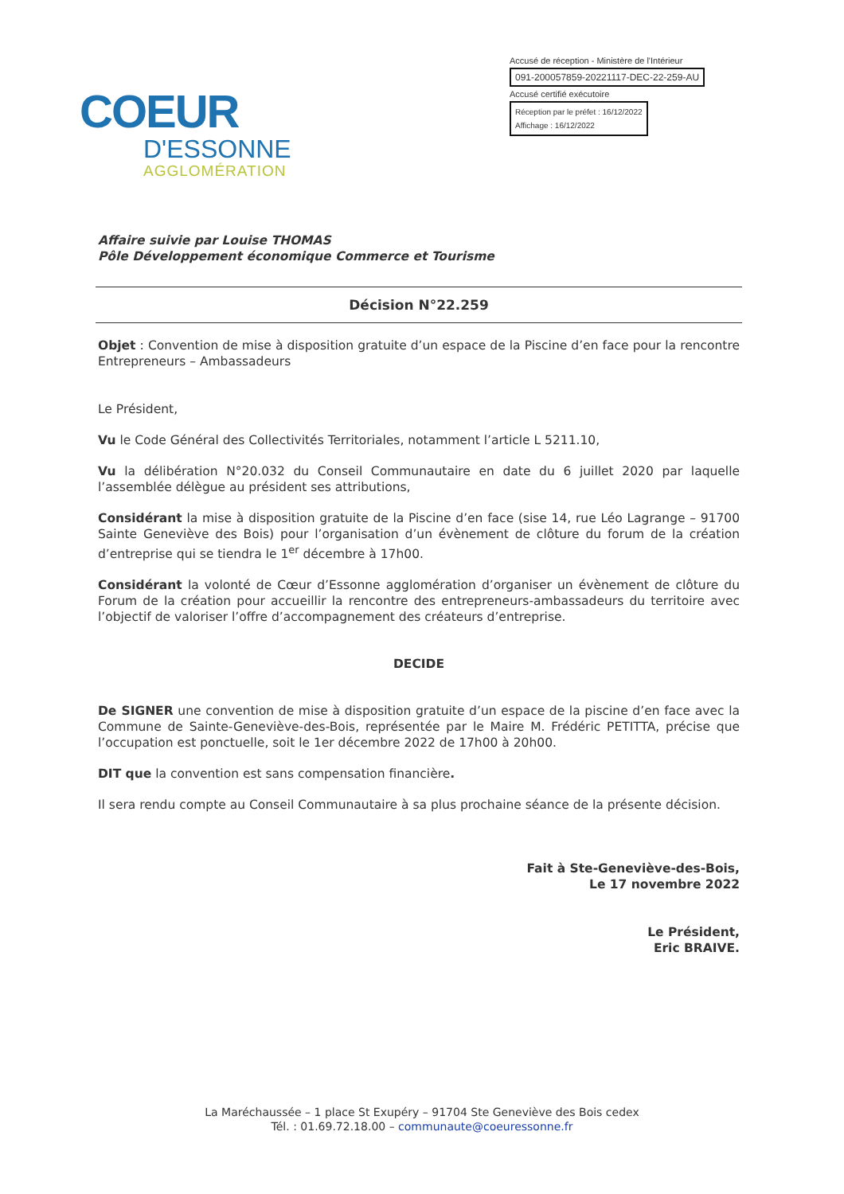Accusé de réception - Ministère de l'Intérieur
091-200057859-20221117-DEC-22-259-AU
Accusé certifié exécutoire
Réception par le préfet : 16/12/2022
Affichage : 16/12/2022
COEUR
D'ESSONNE
AGGLOMÉRATION
Affaire suivie par Louise THOMAS
Pôle Développement économique Commerce et Tourisme
Décision N°22.259
Objet : Convention de mise à disposition gratuite d’un espace de la Piscine d’en face pour la rencontre Entrepreneurs – Ambassadeurs
Le Président,
Vu le Code Général des Collectivités Territoriales, notamment l’article L 5211.10,
Vu la délibération N°20.032 du Conseil Communautaire en date du 6 juillet 2020 par laquelle l’assemblée délègue au président ses attributions,
Considérant la mise à disposition gratuite de la Piscine d’en face (sise 14, rue Léo Lagrange – 91700 Sainte Geneviève des Bois) pour l’organisation d’un évènement de clôture du forum de la création d’entreprise qui se tiendra le 1<sup>er</sup> décembre à 17h00.
Considérant la volonté de Cœur d’Essonne agglomération d’organiser un évènement de clôture du Forum de la création pour accueillir la rencontre des entrepreneurs-ambassadeurs du territoire avec l’objectif de valoriser l’offre d’accompagnement des créateurs d’entreprise.
DECIDE
De SIGNER une convention de mise à disposition gratuite d’un espace de la piscine d’en face avec la Commune de Sainte-Geneviève-des-Bois, représentée par le Maire M. Frédéric PETITTA, précise que l’occupation est ponctuelle, soit le 1er décembre 2022 de 17h00 à 20h00.
DIT que la convention est sans compensation financière.
Il sera rendu compte au Conseil Communautaire à sa plus prochaine séance de la présente décision.
Fait à Ste-Geneviève-des-Bois,
Le 17 novembre 2022
Le Président,
Eric BRAIVE.
La Maréchaussée – 1 place St Exupéry – 91704 Ste Geneviève des Bois cedex
Tél. : 01.69.72.18.00 – communaute@coeuressonne.fr